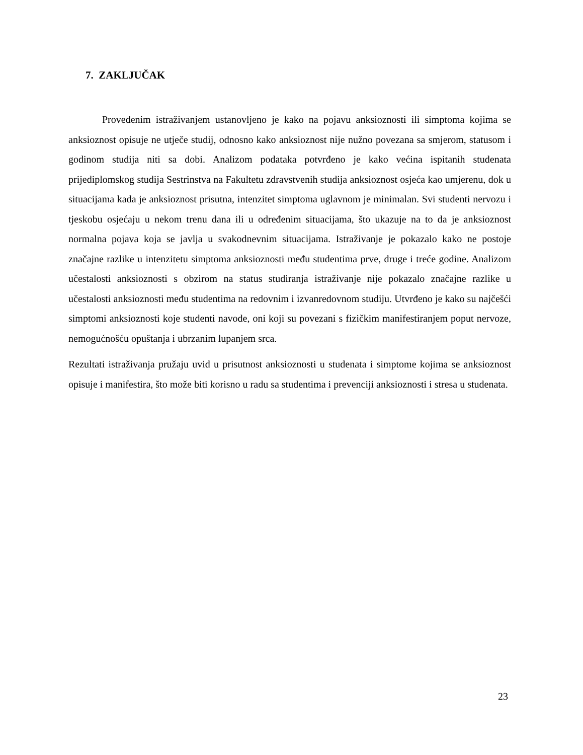7. ZAKLJUČAK
Provedenim istraživanjem ustanovljeno je kako na pojavu anksioznosti ili simptoma kojima se anksioznost opisuje ne utječe studij, odnosno kako anksioznost nije nužno povezana sa smjerom, statusom i godinom studija niti sa dobi. Analizom podataka potvrđeno je kako većina ispitanih studenata prijediplomskog studija Sestrinstva na Fakultetu zdravstvenih studija anksioznost osjeća kao umjerenu, dok u situacijama kada je anksioznost prisutna, intenzitet simptoma uglavnom je minimalan. Svi studenti nervozu i tjeskobu osjećaju u nekom trenu dana ili u određenim situacijama, što ukazuje na to da je anksioznost normalna pojava koja se javlja u svakodnevnim situacijama. Istraživanje je pokazalo kako ne postoje značajne razlike u intenzitetu simptoma anksioznosti među studentima prve, druge i treće godine. Analizom učestalosti anksioznosti s obzirom na status studiranja istraživanje nije pokazalo značajne razlike u učestalosti anksioznosti među studentima na redovnim i izvanredovnom studiju. Utvrđeno je kako su najčešći simptomi anksioznosti koje studenti navode, oni koji su povezani s fizičkim manifestiranjem poput nervoze, nemogućnošću opuštanja i ubrzanim lupanjem srca.
Rezultati istraživanja pružaju uvid u prisutnost anksioznosti u studenata i simptome kojima se anksioznost opisuje i manifestira, što može biti korisno u radu sa studentima i prevenciji anksioznosti i stresa u studenata.
23